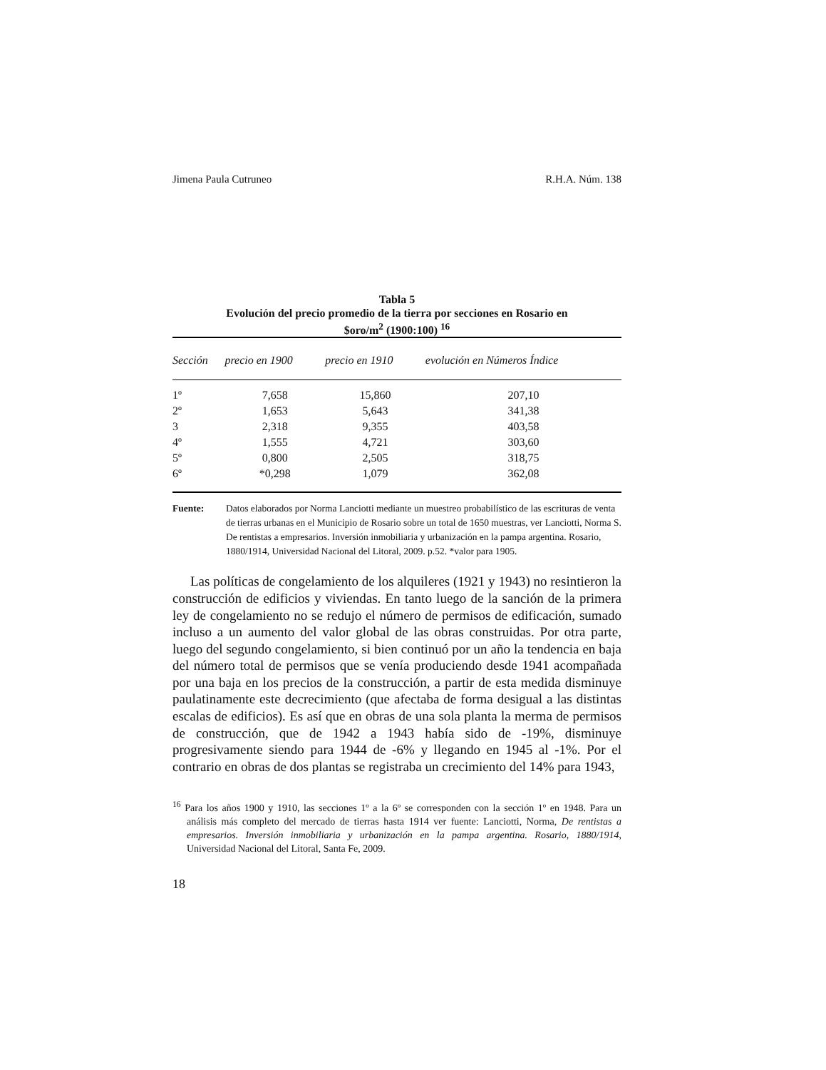Jimena Paula Cutruneo R.H.A. Núm. 138
Tabla 5
Evolución del precio promedio de la tierra por secciones en Rosario en
$oro/m<sup>2</sup> (1900:100) <sup>16</sup>
| Sección | precio en 1900 | precio en 1910 | evolución en Números Índice |
| --- | --- | --- | --- |
| 1º | 7,658 | 15,860 | 207,10 |
| 2º | 1,653 | 5,643 | 341,38 |
| 3 | 2,318 | 9,355 | 403,58 |
| 4º | 1,555 | 4,721 | 303,60 |
| 5º | 0,800 | 2,505 | 318,75 |
| 6º | *0,298 | 1,079 | 362,08 |
Fuente: Datos elaborados por Norma Lanciotti mediante un muestreo probabilístico de las escrituras de venta de tierras urbanas en el Municipio de Rosario sobre un total de 1650 muestras, ver Lanciotti, Norma S. De rentistas a empresarios. Inversión inmobiliaria y urbanización en la pampa argentina. Rosario, 1880/1914, Universidad Nacional del Litoral, 2009. p.52. *valor para 1905.
Las políticas de congelamiento de los alquileres (1921 y 1943) no resintieron la construcción de edificios y viviendas. En tanto luego de la sanción de la primera ley de congelamiento no se redujo el número de permisos de edificación, sumado incluso a un aumento del valor global de las obras construidas. Por otra parte, luego del segundo congelamiento, si bien continuó por un año la tendencia en baja del número total de permisos que se venía produciendo desde 1941 acompañada por una baja en los precios de la construcción, a partir de esta medida disminuye paulatinamente este decrecimiento (que afectaba de forma desigual a las distintas escalas de edificios). Es así que en obras de una sola planta la merma de permisos de construcción, que de 1942 a 1943 había sido de -19%, disminuye progresivamente siendo para 1944 de -6% y llegando en 1945 al -1%. Por el contrario en obras de dos plantas se registraba un crecimiento del 14% para 1943,
<sup>16</sup> Para los años 1900 y 1910, las secciones 1º a la 6º se corresponden con la sección 1º en 1948. Para un análisis más completo del mercado de tierras hasta 1914 ver fuente: Lanciotti, Norma, De rentistas a empresarios. Inversión inmobiliaria y urbanización en la pampa argentina. Rosario, 1880/1914, Universidad Nacional del Litoral, Santa Fe, 2009.
18